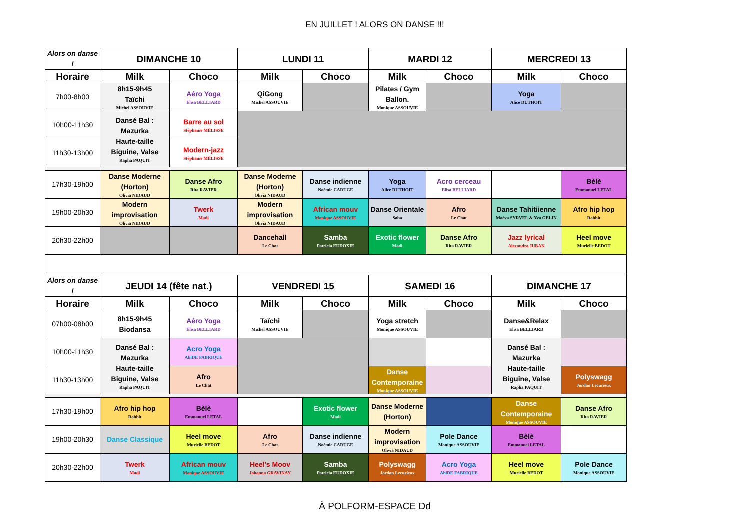EN JUILLET ! ALORS ON DANSE !!!
| Alors on danse ! | DIMANCHE 10 | | LUNDI 11 | | MARDI 12 | | MERCREDI 13 | |
| Horaire | Milk | Choco | Milk | Choco | Milk | Choco | Milk | Choco |
| 7h00-8h00 | 8h15-9h45 Taïchi Michel ASSOUVIE | Aéro Yoga Élisa BELLIARD | QiGong Michel ASSOUVIE | | Pilates / Gym Ballon. Monique ASSOUVIE | | Yoga Alice DUTHOIT | |
| 10h00-11h30 | Dansé Bal : Mazurka Haute-taille Biguine, Valse Rapha PAQUIT | Barre au sol Stéphanie MÉLISSE | | | | | | |
| 11h30-13h00 | | Modern-jazz Stéphanie MÉLISSE | | | | | | |
| 17h30-19h00 | Danse Moderne (Horton) Olivia NIDAUD | Danse Afro Rita RAVIER | Danse Moderne (Horton) Olivia NIDAUD | Danse indienne Noémie CARUGE | Yoga Alice DUTHOIT | Acro cerceau Elisa BELLIARD | | Bèlè Emmanuel LETAL |
| 19h00-20h30 | Modern improvisation Olivia NIDAUD | Twerk Madi | Modern improvisation Olivia NIDAUD | African mouv Monique ASSOUVIE | Danse Orientale Saba | Afro Le Chat | Danse Tahitiienne Maëva SYRVEL & Yva GELIN | Afro hip hop Rabbit |
| 20h30-22h00 | | | Dancehall Le Chat | Samba Patricia EUDOXIE | Exotic flower Madi | Danse Afro Rita RAVIER | Jazz lyrical Alexandra JUBAN | Heel move Murielle BEDOT |
| Alors on danse ! | JEUDI 14 (fête nat.) | | VENDREDI 15 | | SAMEDI 16 | | DIMANCHE 17 | |
| Horaire | Milk | Choco | Milk | Choco | Milk | Choco | Milk | Choco |
| 07h00-08h00 | 8h15-9h45 Biodansa | Aéro Yoga Élisa BELLIARD | Taïchi Michel ASSOUVIE | | Yoga stretch Monique ASSOUVIE | | Danse&Relax Elisa BELLIARD | |
| 10h00-11h30 | Dansé Bal : Mazurka Haute-taille Biguine, Valse Rapha PAQUIT | Acro Yoga AbiDE FABRIQUE | | | | | Dansé Bal : Mazurka Haute-taille Biguine, Valse Rapha PAQUIT | |
| 11h30-13h00 | | Afro Le Chat | | | Danse Contemporaine Monique ASSOUVIE | | | Polyswagg Jordan Lecurieux |
| 17h30-19h00 | Afro hip hop Rabbit | Bèlè Emmanuel LETAL | | Exotic flower Madi | Danse Moderne (Horton) | | Danse Contemporaine Monique ASSOUVIE | Danse Afro Rita RAVIER |
| 19h00-20h30 | Danse Classique | Heel move Murielle BEDOT | Afro Le Chat | Danse indienne Noémie CARUGE | Modern improvisation Olivia NIDAUD | Pole Dance Monique ASSOUVIE | Bèlè Emmanuel LETAL | |
| 20h30-22h00 | Twerk Madi | African mouv Monique ASSOUVIE | Heel's Moov Johanna GRAVINAY | Samba Patricia EUDOXIE | Polyswagg Jordan Lecurieux | Acro Yoga AbiDE FABRIQUE | Heel move Murielle BEDOT | Pole Dance Monique ASSOUVIE |
À POLFORM-ESPACE Dd